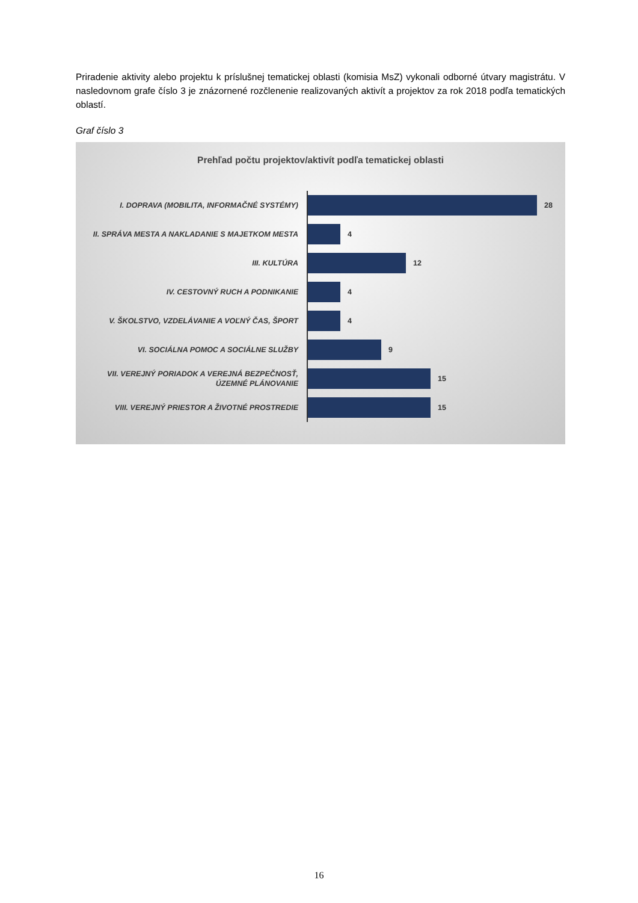Priradenie aktivity alebo projektu k príslušnej tematickej oblasti (komisia MsZ) vykonali odborné útvary magistrátu. V nasledovnom grafe číslo 3 je znázornené rozčlenenie realizovaných aktivít a projektov za rok 2018 podľa tematických oblastí.
Graf číslo 3
Prehľad počtu projektov/aktivít podľa tematickej oblasti
I. DOPRAVA (MOBILITA, INFORMAČNÉ SYSTÉMY)
28
II. SPRÁVA MESTA A NAKLADANIE S MAJETKOM MESTA
4
III. KULTÚRA
12
IV. CESTOVNÝ RUCH A PODNIKANIE
4
V. ŠKOLSTVO, VZDELÁVANIE A VOĽNÝ ČAS, ŠPORT
4
VI. SOCIÁLNA POMOC A SOCIÁLNE SLUŽBY
9
VII. VEREJNÝ PORIADOK A VEREJNÁ BEZPEČNOSŤ, ÚZEMNÉ PLÁNOVANIE
15
VIII. VEREJNÝ PRIESTOR A ŽIVOTNÉ PROSTREDIE
15
16